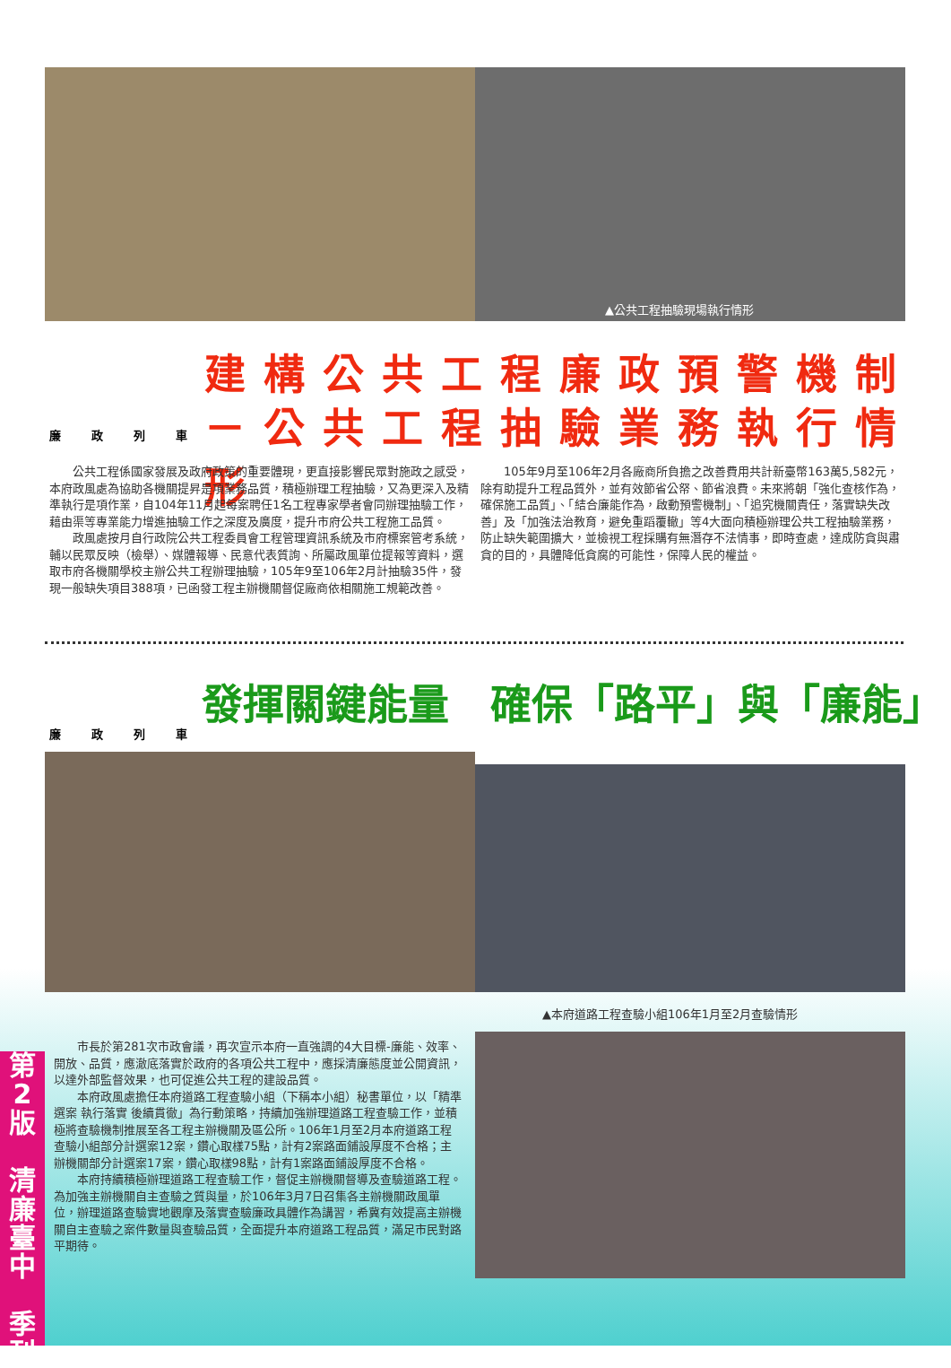▲公共工程抽驗現場執行情形
建構公共工程廉政預警機制
－公共工程抽驗業務執行情形
廉政列車
公共工程係國家發展及政府政策的重要體現，更直接影響民眾對施政之感受，本府政風處為協助各機關提昇是項業務品質，積極辦理工程抽驗，又為更深入及精準執行是項作業，自104年11月起每案聘任1名工程專家學者會同辦理抽驗工作，藉由渠等專業能力增進抽驗工作之深度及廣度，提升市府公共工程施工品質。
政風處按月自行政院公共工程委員會工程管理資訊系統及市府標案管考系統，輔以民眾反映（檢舉）、媒體報導、民意代表質詢、所屬政風單位提報等資料，選取市府各機關學校主辦公共工程辦理抽驗，105年9至106年2月計抽驗35件，發現一般缺失項目388項，已函發工程主辦機關督促廠商依相關施工規範改善。
105年9月至106年2月各廠商所負擔之改善費用共計新臺幣163萬5,582元，除有助提升工程品質外，並有效節省公帑、節省浪費。未來將朝「強化查核作為，確保施工品質」、「結合廉能作為，啟動預警機制」、「追究機關責任，落實缺失改善」及「加強法治教育，避免重蹈覆轍」等4大面向積極辦理公共工程抽驗業務，防止缺失範圍擴大，並檢視工程採購有無潛存不法情事，即時查處，達成防貪與肅貪的目的，具體降低貪腐的可能性，保障人民的權益。
發揮關鍵能量　確保「路平」與「廉能」
廉政列車
▲本府道路工程查驗小組106年1月至2月查驗情形
市長於第281次市政會議，再次宣示本府一直強調的4大目標-廉能、效率、開放、品質，應澈底落實於政府的各項公共工程中，應採清廉態度並公開資訊，以達外部監督效果，也可促進公共工程的建設品質。
本府政風處擔任本府道路工程查驗小組（下稱本小組）秘書單位，以「精準選案 執行落實 後續貫徹」為行動策略，持續加強辦理道路工程查驗工作，並積極將查驗機制推展至各工程主辦機關及區公所。106年1月至2月本府道路工程查驗小組部分計選案12案，鑽心取樣75點，計有2案路面鋪設厚度不合格；主辦機關部分計選案17案，鑽心取樣98點，計有1案路面鋪設厚度不合格。
本府持續積極辦理道路工程查驗工作，督促主辦機關督導及查驗道路工程。為加強主辦機關自主查驗之質與量，於106年3月7日召集各主辦機關政風單位，辦理道路查驗實地觀摩及落實查驗廉政具體作為講習，希冀有效提高主辦機關自主查驗之案件數量與查驗品質，全面提升本府道路工程品質，滿足市民對路平期待。
第
2
版
清
廉
臺
中
季
刊